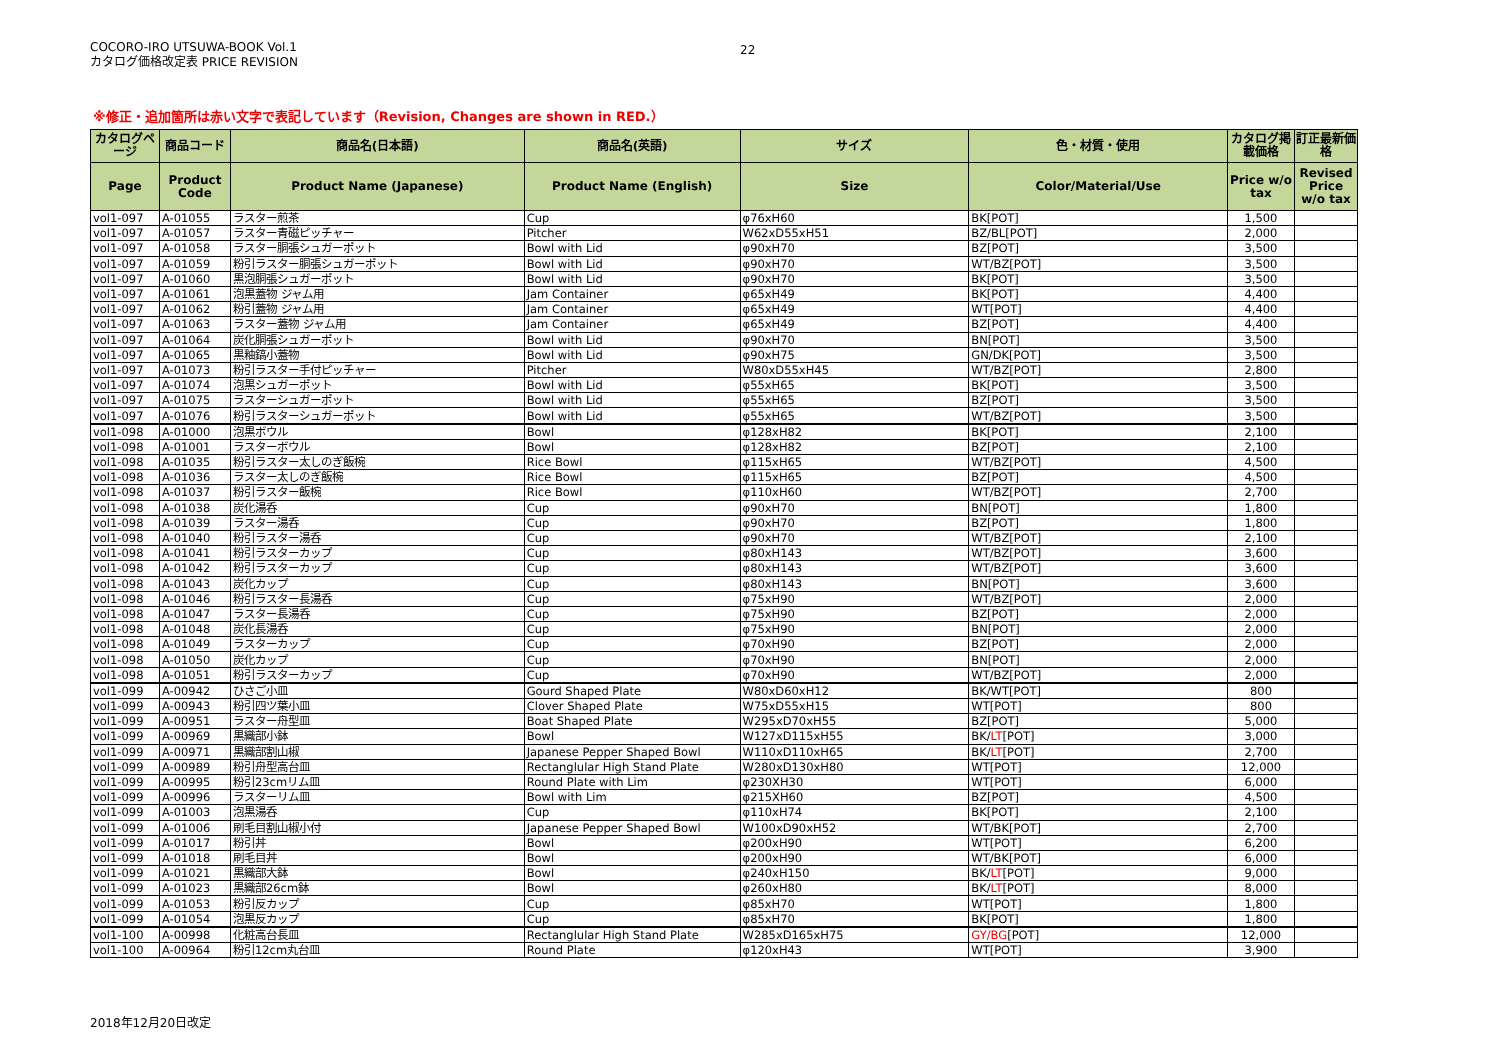COCORO-IRO UTSUWA-BOOK Vol.1
カタログ価格改定表 PRICE REVISION
22
※修正・追加箇所は赤い文字で表記しています（Revision, Changes are shown in RED.）
| カタログページ | 商品コード | 商品名(日本語) | 商品名(英語) | サイズ | 色・材質・使用 | カタログ掲載価格 | 訂正最新価格 |
| --- | --- | --- | --- | --- | --- | --- | --- |
| Page | Product Code | Product Name (Japanese) | Product Name (English) | Size | Color/Material/Use | Price w/o tax | Revised Price w/o tax |
| vol1-097 | A-01055 | ラスター煎茶 | Cup | φ76xH60 | BK[POT] | 1,500 | |
| vol1-097 | A-01057 | ラスター青磁ピッチャー | Pitcher | W62xD55xH51 | BZ/BL[POT] | 2,000 | |
| vol1-097 | A-01058 | ラスター胴張シュガーポット | Bowl with Lid | φ90xH70 | BZ[POT] | 3,500 | |
| vol1-097 | A-01059 | 粉引ラスター胴張シュガーポット | Bowl with Lid | φ90xH70 | WT/BZ[POT] | 3,500 | |
| vol1-097 | A-01060 | 黒泡胴張シュガーポット | Bowl with Lid | φ90xH70 | BK[POT] | 3,500 | |
| vol1-097 | A-01061 | 泡黒蓋物 ジャム用 | Jam Container | φ65xH49 | BK[POT] | 4,400 | |
| vol1-097 | A-01062 | 粉引蓋物 ジャム用 | Jam Container | φ65xH49 | WT[POT] | 4,400 | |
| vol1-097 | A-01063 | ラスター蓋物 ジャム用 | Jam Container | φ65xH49 | BZ[POT] | 4,400 | |
| vol1-097 | A-01064 | 炭化胴張シュガーポット | Bowl with Lid | φ90xH70 | BN[POT] | 3,500 | |
| vol1-097 | A-01065 | 黒釉鎬小蓋物 | Bowl with Lid | φ90xH75 | GN/DK[POT] | 3,500 | |
| vol1-097 | A-01073 | 粉引ラスター手付ピッチャー | Pitcher | W80xD55xH45 | WT/BZ[POT] | 2,800 | |
| vol1-097 | A-01074 | 泡黒シュガーポット | Bowl with Lid | φ55xH65 | BK[POT] | 3,500 | |
| vol1-097 | A-01075 | ラスターシュガーポット | Bowl with Lid | φ55xH65 | BZ[POT] | 3,500 | |
| vol1-097 | A-01076 | 粉引ラスターシュガーポット | Bowl with Lid | φ55xH65 | WT/BZ[POT] | 3,500 | |
| vol1-098 | A-01000 | 泡黒ボウル | Bowl | φ128xH82 | BK[POT] | 2,100 | |
| vol1-098 | A-01001 | ラスターボウル | Bowl | φ128xH82 | BZ[POT] | 2,100 | |
| vol1-098 | A-01035 | 粉引ラスター太しのぎ飯椀 | Rice Bowl | φ115xH65 | WT/BZ[POT] | 4,500 | |
| vol1-098 | A-01036 | ラスター太しのぎ飯椀 | Rice Bowl | φ115xH65 | BZ[POT] | 4,500 | |
| vol1-098 | A-01037 | 粉引ラスター飯椀 | Rice Bowl | φ110xH60 | WT/BZ[POT] | 2,700 | |
| vol1-098 | A-01038 | 炭化湯呑 | Cup | φ90xH70 | BN[POT] | 1,800 | |
| vol1-098 | A-01039 | ラスター湯呑 | Cup | φ90xH70 | BZ[POT] | 1,800 | |
| vol1-098 | A-01040 | 粉引ラスター湯呑 | Cup | φ90xH70 | WT/BZ[POT] | 2,100 | |
| vol1-098 | A-01041 | 粉引ラスターカップ | Cup | φ80xH143 | WT/BZ[POT] | 3,600 | |
| vol1-098 | A-01042 | 粉引ラスターカップ | Cup | φ80xH143 | WT/BZ[POT] | 3,600 | |
| vol1-098 | A-01043 | 炭化カップ | Cup | φ80xH143 | BN[POT] | 3,600 | |
| vol1-098 | A-01046 | 粉引ラスター長湯呑 | Cup | φ75xH90 | WT/BZ[POT] | 2,000 | |
| vol1-098 | A-01047 | ラスター長湯呑 | Cup | φ75xH90 | BZ[POT] | 2,000 | |
| vol1-098 | A-01048 | 炭化長湯呑 | Cup | φ75xH90 | BN[POT] | 2,000 | |
| vol1-098 | A-01049 | ラスターカップ | Cup | φ70xH90 | BZ[POT] | 2,000 | |
| vol1-098 | A-01050 | 炭化カップ | Cup | φ70xH90 | BN[POT] | 2,000 | |
| vol1-098 | A-01051 | 粉引ラスターカップ | Cup | φ70xH90 | WT/BZ[POT] | 2,000 | |
| vol1-099 | A-00942 | ひさご小皿 | Gourd Shaped Plate | W80xD60xH12 | BK/WT[POT] | 800 | |
| vol1-099 | A-00943 | 粉引四ツ葉小皿 | Clover Shaped Plate | W75xD55xH15 | WT[POT] | 800 | |
| vol1-099 | A-00951 | ラスター舟型皿 | Boat Shaped Plate | W295xD70xH55 | BZ[POT] | 5,000 | |
| vol1-099 | A-00969 | 黒織部小鉢 | Bowl | W127xD115xH55 | BK/ LT [POT] | 3,000 | |
| vol1-099 | A-00971 | 黒織部割山椒 | Japanese Pepper Shaped Bowl | W110xD110xH65 | BK/ LT [POT] | 2,700 | |
| vol1-099 | A-00989 | 粉引舟型高台皿 | Rectanglular High Stand Plate | W280xD130xH80 | WT[POT] | 12,000 | |
| vol1-099 | A-00995 | 粉引23cmリム皿 | Round Plate with Lim | φ230XH30 | WT[POT] | 6,000 | |
| vol1-099 | A-00996 | ラスターリム皿 | Bowl with Lim | φ215XH60 | BZ[POT] | 4,500 | |
| vol1-099 | A-01003 | 泡黒湯呑 | Cup | φ110xH74 | BK[POT] | 2,100 | |
| vol1-099 | A-01006 | 刷毛目割山椒小付 | Japanese Pepper Shaped Bowl | W100xD90xH52 | WT/BK[POT] | 2,700 | |
| vol1-099 | A-01017 | 粉引丼 | Bowl | φ200xH90 | WT[POT] | 6,200 | |
| vol1-099 | A-01018 | 刷毛目丼 | Bowl | φ200xH90 | WT/BK[POT] | 6,000 | |
| vol1-099 | A-01021 | 黒織部大鉢 | Bowl | φ240xH150 | BK/ LT [POT] | 9,000 | |
| vol1-099 | A-01023 | 黒織部26cm鉢 | Bowl | φ260xH80 | BK/ LT [POT] | 8,000 | |
| vol1-099 | A-01053 | 粉引反カップ | Cup | φ85xH70 | WT[POT] | 1,800 | |
| vol1-099 | A-01054 | 泡黒反カップ | Cup | φ85xH70 | BK[POT] | 1,800 | |
| vol1-100 | A-00998 | 化粧高台長皿 | Rectanglular High Stand Plate | W285xD165xH75 | GY/BG [POT] | 12,000 | |
| vol1-100 | A-00964 | 粉引12cm丸台皿 | Round Plate | φ120xH43 | WT[POT] | 3,900 | |
2018年12月20日改定